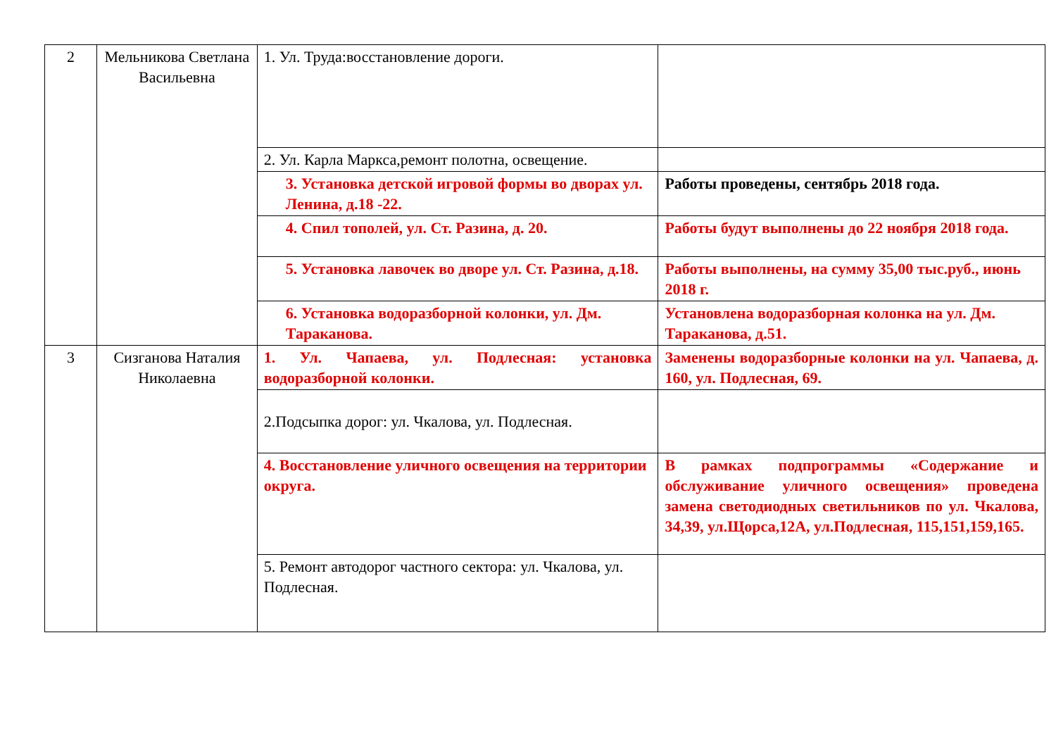| 2 | Мельникова Светлана Васильевна | 1. Ул. Труда:восстановление дороги. | |
| | | 2. Ул. Карла Маркса,ремонт полотна, освещение. | |
| | | 3. Установка детской игровой формы во дворах ул. Ленина, д.18 -22. | Работы проведены, сентябрь 2018 года. |
| | | 4. Спил тополей, ул. Ст. Разина, д. 20. | Работы будут выполнены до 22 ноября 2018 года. |
| | | 5. Установка лавочек во дворе ул. Ст. Разина, д.18. | Работы выполнены, на сумму 35,00 тыс.руб., июнь 2018 г. |
| | | 6. Установка водоразборной колонки, ул. Дм. Тараканова. | Установлена водоразборная колонка на ул. Дм. Тараканова, д.51. |
| 3 | Сизганова Наталия Николаевна | 1. Ул. Чапаева, ул. Подлесная: установка водоразборной колонки. | Заменены водоразборные колонки на ул. Чапаева, д. 160, ул. Подлесная, 69. |
| | | 2.Подсыпка дорог: ул. Чкалова, ул. Подлесная. | |
| | | 4. Восстановление уличного освещения на территории округа. | В рамках подпрограммы «Содержание и обслуживание уличного освещения» проведена замена светодиодных светильников по ул. Чкалова, 34,39, ул.Щорса,12А, ул.Подлесная, 115,151,159,165. |
| | | 5. Ремонт автодорог частного сектора: ул. Чкалова, ул. Подлесная. | |